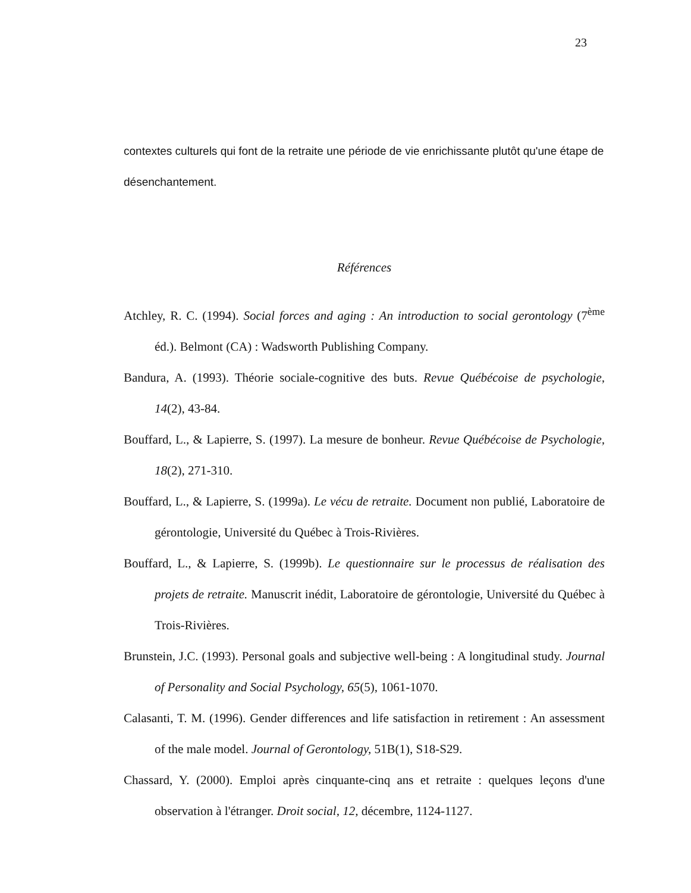23
contextes culturels qui font de la retraite une période de vie enrichissante plutôt qu'une étape de désenchantement.
Références
Atchley, R. C. (1994). Social forces and aging : An introduction to social gerontology (7<sup>ème</sup> éd.). Belmont (CA) : Wadsworth Publishing Company.
Bandura, A. (1993). Théorie sociale-cognitive des buts. Revue Québécoise de psychologie, 14(2), 43-84.
Bouffard, L., & Lapierre, S. (1997). La mesure de bonheur. Revue Québécoise de Psychologie, 18(2), 271-310.
Bouffard, L., & Lapierre, S. (1999a). Le vécu de retraite. Document non publié, Laboratoire de gérontologie, Université du Québec à Trois-Rivières.
Bouffard, L., & Lapierre, S. (1999b). Le questionnaire sur le processus de réalisation des projets de retraite. Manuscrit inédit, Laboratoire de gérontologie, Université du Québec à Trois-Rivières.
Brunstein, J.C. (1993). Personal goals and subjective well-being : A longitudinal study. Journal of Personality and Social Psychology, 65(5), 1061-1070.
Calasanti, T. M. (1996). Gender differences and life satisfaction in retirement : An assessment of the male model. Journal of Gerontology, 51B(1), S18-S29.
Chassard, Y. (2000). Emploi après cinquante-cinq ans et retraite : quelques leçons d'une observation à l'étranger. Droit social, 12, décembre, 1124-1127.